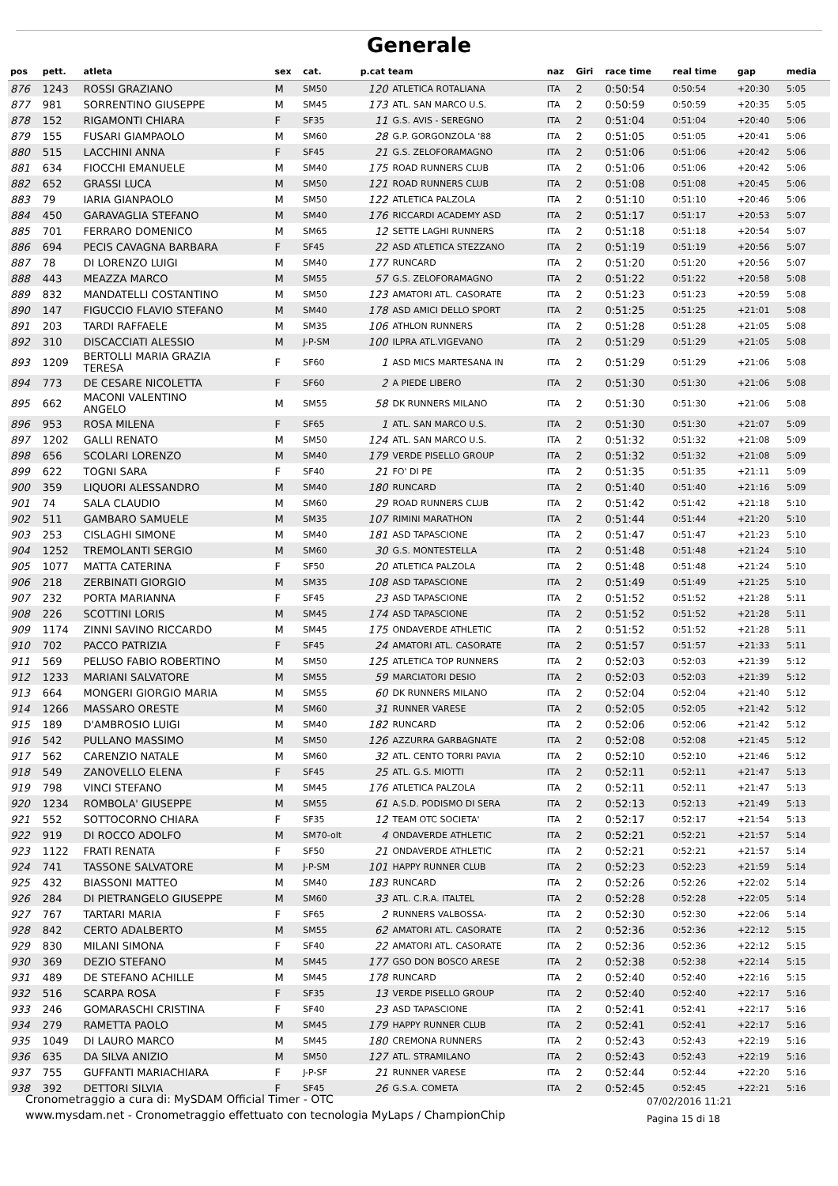Generale
| pos | pett. | atleta | sex | cat. | p.cat team | | naz | Giri | race time | real time | gap | media |
| --- | --- | --- | --- | --- | --- | --- | --- | --- | --- | --- | --- | --- |
| 876 | 1243 | ROSSI GRAZIANO | M | SM50 | 120 | ATLETICA ROTALIANA | ITA | 2 | 0:50:54 | 0:50:54 | +20:30 | 5:05 |
| 877 | 981 | SORRENTINO GIUSEPPE | M | SM45 | 173 | ATL. SAN MARCO U.S. | ITA | 2 | 0:50:59 | 0:50:59 | +20:35 | 5:05 |
| 878 | 152 | RIGAMONTI CHIARA | F | SF35 | 11 | G.S. AVIS - SEREGNO | ITA | 2 | 0:51:04 | 0:51:04 | +20:40 | 5:06 |
| 879 | 155 | FUSARI GIAMPAOLO | M | SM60 | 28 | G.P. GORGONZOLA '88 | ITA | 2 | 0:51:05 | 0:51:05 | +20:41 | 5:06 |
| 880 | 515 | LACCHINI ANNA | F | SF45 | 21 | G.S. ZELOFORAMAGNO | ITA | 2 | 0:51:06 | 0:51:06 | +20:42 | 5:06 |
| 881 | 634 | FIOCCHI EMANUELE | M | SM40 | 175 | ROAD RUNNERS CLUB | ITA | 2 | 0:51:06 | 0:51:06 | +20:42 | 5:06 |
| 882 | 652 | GRASSI LUCA | M | SM50 | 121 | ROAD RUNNERS CLUB | ITA | 2 | 0:51:08 | 0:51:08 | +20:45 | 5:06 |
| 883 | 79 | IARIA GIANPAOLO | M | SM50 | 122 | ATLETICA PALZOLA | ITA | 2 | 0:51:10 | 0:51:10 | +20:46 | 5:06 |
| 884 | 450 | GARAVAGLIA STEFANO | M | SM40 | 176 | RICCARDI ACADEMY ASD | ITA | 2 | 0:51:17 | 0:51:17 | +20:53 | 5:07 |
| 885 | 701 | FERRARO DOMENICO | M | SM65 | 12 | SETTE LAGHI RUNNERS | ITA | 2 | 0:51:18 | 0:51:18 | +20:54 | 5:07 |
| 886 | 694 | PECIS CAVAGNA BARBARA | F | SF45 | 22 | ASD ATLETICA STEZZANO | ITA | 2 | 0:51:19 | 0:51:19 | +20:56 | 5:07 |
| 887 | 78 | DI LORENZO LUIGI | M | SM40 | 177 | RUNCARD | ITA | 2 | 0:51:20 | 0:51:20 | +20:56 | 5:07 |
| 888 | 443 | MEAZZA MARCO | M | SM55 | 57 | G.S. ZELOFORAMAGNO | ITA | 2 | 0:51:22 | 0:51:22 | +20:58 | 5:08 |
| 889 | 832 | MANDATELLI COSTANTINO | M | SM50 | 123 | AMATORI ATL. CASORATE | ITA | 2 | 0:51:23 | 0:51:23 | +20:59 | 5:08 |
| 890 | 147 | FIGUCCIO FLAVIO STEFANO | M | SM40 | 178 | ASD AMICI DELLO SPORT | ITA | 2 | 0:51:25 | 0:51:25 | +21:01 | 5:08 |
| 891 | 203 | TARDI RAFFAELE | M | SM35 | 106 | ATHLON RUNNERS | ITA | 2 | 0:51:28 | 0:51:28 | +21:05 | 5:08 |
| 892 | 310 | DISCACCIATI ALESSIO | M | J-P-SM | 100 | ILPRA ATL.VIGEVANO | ITA | 2 | 0:51:29 | 0:51:29 | +21:05 | 5:08 |
| 893 | 1209 | BERTOLLI MARIA GRAZIA TERESA | F | SF60 | 1 | ASD MICS MARTESANA IN | ITA | 2 | 0:51:29 | 0:51:29 | +21:06 | 5:08 |
| 894 | 773 | DE CESARE NICOLETTA | F | SF60 | 2 | A PIEDE LIBERO | ITA | 2 | 0:51:30 | 0:51:30 | +21:06 | 5:08 |
| 895 | 662 | MACONI VALENTINO ANGELO | M | SM55 | 58 | DK RUNNERS MILANO | ITA | 2 | 0:51:30 | 0:51:30 | +21:06 | 5:08 |
| 896 | 953 | ROSA MILENA | F | SF65 | 1 | ATL. SAN MARCO U.S. | ITA | 2 | 0:51:30 | 0:51:30 | +21:07 | 5:09 |
| 897 | 1202 | GALLI RENATO | M | SM50 | 124 | ATL. SAN MARCO U.S. | ITA | 2 | 0:51:32 | 0:51:32 | +21:08 | 5:09 |
| 898 | 656 | SCOLARI LORENZO | M | SM40 | 179 | VERDE PISELLO GROUP | ITA | 2 | 0:51:32 | 0:51:32 | +21:08 | 5:09 |
| 899 | 622 | TOGNI SARA | F | SF40 | 21 | FO' DI PE | ITA | 2 | 0:51:35 | 0:51:35 | +21:11 | 5:09 |
| 900 | 359 | LIQUORI ALESSANDRO | M | SM40 | 180 | RUNCARD | ITA | 2 | 0:51:40 | 0:51:40 | +21:16 | 5:09 |
| 901 | 74 | SALA CLAUDIO | M | SM60 | 29 | ROAD RUNNERS CLUB | ITA | 2 | 0:51:42 | 0:51:42 | +21:18 | 5:10 |
| 902 | 511 | GAMBARO SAMUELE | M | SM35 | 107 | RIMINI MARATHON | ITA | 2 | 0:51:44 | 0:51:44 | +21:20 | 5:10 |
| 903 | 253 | CISLAGHI SIMONE | M | SM40 | 181 | ASD TAPASCIONE | ITA | 2 | 0:51:47 | 0:51:47 | +21:23 | 5:10 |
| 904 | 1252 | TREMOLANTI SERGIO | M | SM60 | 30 | G.S. MONTESTELLA | ITA | 2 | 0:51:48 | 0:51:48 | +21:24 | 5:10 |
| 905 | 1077 | MATTA CATERINA | F | SF50 | 20 | ATLETICA PALZOLA | ITA | 2 | 0:51:48 | 0:51:48 | +21:24 | 5:10 |
| 906 | 218 | ZERBINATI GIORGIO | M | SM35 | 108 | ASD TAPASCIONE | ITA | 2 | 0:51:49 | 0:51:49 | +21:25 | 5:10 |
| 907 | 232 | PORTA MARIANNA | F | SF45 | 23 | ASD TAPASCIONE | ITA | 2 | 0:51:52 | 0:51:52 | +21:28 | 5:11 |
| 908 | 226 | SCOTTINI LORIS | M | SM45 | 174 | ASD TAPASCIONE | ITA | 2 | 0:51:52 | 0:51:52 | +21:28 | 5:11 |
| 909 | 1174 | ZINNI SAVINO RICCARDO | M | SM45 | 175 | ONDAVERDE ATHLETIC | ITA | 2 | 0:51:52 | 0:51:52 | +21:28 | 5:11 |
| 910 | 702 | PACCO PATRIZIA | F | SF45 | 24 | AMATORI ATL. CASORATE | ITA | 2 | 0:51:57 | 0:51:57 | +21:33 | 5:11 |
| 911 | 569 | PELUSO FABIO ROBERTINO | M | SM50 | 125 | ATLETICA TOP RUNNERS | ITA | 2 | 0:52:03 | 0:52:03 | +21:39 | 5:12 |
| 912 | 1233 | MARIANI SALVATORE | M | SM55 | 59 | MARCIATORI DESIO | ITA | 2 | 0:52:03 | 0:52:03 | +21:39 | 5:12 |
| 913 | 664 | MONGERI GIORGIO MARIA | M | SM55 | 60 | DK RUNNERS MILANO | ITA | 2 | 0:52:04 | 0:52:04 | +21:40 | 5:12 |
| 914 | 1266 | MASSARO ORESTE | M | SM60 | 31 | RUNNER VARESE | ITA | 2 | 0:52:05 | 0:52:05 | +21:42 | 5:12 |
| 915 | 189 | D'AMBROSIO LUIGI | M | SM40 | 182 | RUNCARD | ITA | 2 | 0:52:06 | 0:52:06 | +21:42 | 5:12 |
| 916 | 542 | PULLANO MASSIMO | M | SM50 | 126 | AZZURRA GARBAGNATE | ITA | 2 | 0:52:08 | 0:52:08 | +21:45 | 5:12 |
| 917 | 562 | CARENZIO NATALE | M | SM60 | 32 | ATL. CENTO TORRI PAVIA | ITA | 2 | 0:52:10 | 0:52:10 | +21:46 | 5:12 |
| 918 | 549 | ZANOVELLO ELENA | F | SF45 | 25 | ATL. G.S. MIOTTI | ITA | 2 | 0:52:11 | 0:52:11 | +21:47 | 5:13 |
| 919 | 798 | VINCI STEFANO | M | SM45 | 176 | ATLETICA PALZOLA | ITA | 2 | 0:52:11 | 0:52:11 | +21:47 | 5:13 |
| 920 | 1234 | ROMBOLA' GIUSEPPE | M | SM55 | 61 | A.S.D. PODISMO DI SERA | ITA | 2 | 0:52:13 | 0:52:13 | +21:49 | 5:13 |
| 921 | 552 | SOTTOCORNO CHIARA | F | SF35 | 12 | TEAM OTC SOCIETA' | ITA | 2 | 0:52:17 | 0:52:17 | +21:54 | 5:13 |
| 922 | 919 | DI ROCCO ADOLFO | M | SM70-olt | 4 | ONDAVERDE ATHLETIC | ITA | 2 | 0:52:21 | 0:52:21 | +21:57 | 5:14 |
| 923 | 1122 | FRATI RENATA | F | SF50 | 21 | ONDAVERDE ATHLETIC | ITA | 2 | 0:52:21 | 0:52:21 | +21:57 | 5:14 |
| 924 | 741 | TASSONE SALVATORE | M | J-P-SM | 101 | HAPPY RUNNER CLUB | ITA | 2 | 0:52:23 | 0:52:23 | +21:59 | 5:14 |
| 925 | 432 | BIASSONI MATTEO | M | SM40 | 183 | RUNCARD | ITA | 2 | 0:52:26 | 0:52:26 | +22:02 | 5:14 |
| 926 | 284 | DI PIETRANGELO GIUSEPPE | M | SM60 | 33 | ATL. C.R.A. ITALTEL | ITA | 2 | 0:52:28 | 0:52:28 | +22:05 | 5:14 |
| 927 | 767 | TARTARI MARIA | F | SF65 | 2 | RUNNERS VALBOSSA- | ITA | 2 | 0:52:30 | 0:52:30 | +22:06 | 5:14 |
| 928 | 842 | CERTO ADALBERTO | M | SM55 | 62 | AMATORI ATL. CASORATE | ITA | 2 | 0:52:36 | 0:52:36 | +22:12 | 5:15 |
| 929 | 830 | MILANI SIMONA | F | SF40 | 22 | AMATORI ATL. CASORATE | ITA | 2 | 0:52:36 | 0:52:36 | +22:12 | 5:15 |
| 930 | 369 | DEZIO STEFANO | M | SM45 | 177 | GSO DON BOSCO ARESE | ITA | 2 | 0:52:38 | 0:52:38 | +22:14 | 5:15 |
| 931 | 489 | DE STEFANO ACHILLE | M | SM45 | 178 | RUNCARD | ITA | 2 | 0:52:40 | 0:52:40 | +22:16 | 5:15 |
| 932 | 516 | SCARPA ROSA | F | SF35 | 13 | VERDE PISELLO GROUP | ITA | 2 | 0:52:40 | 0:52:40 | +22:17 | 5:16 |
| 933 | 246 | GOMARASCHI CRISTINA | F | SF40 | 23 | ASD TAPASCIONE | ITA | 2 | 0:52:41 | 0:52:41 | +22:17 | 5:16 |
| 934 | 279 | RAMETTA PAOLO | M | SM45 | 179 | HAPPY RUNNER CLUB | ITA | 2 | 0:52:41 | 0:52:41 | +22:17 | 5:16 |
| 935 | 1049 | DI LAURO MARCO | M | SM45 | 180 | CREMONA RUNNERS | ITA | 2 | 0:52:43 | 0:52:43 | +22:19 | 5:16 |
| 936 | 635 | DA SILVA ANIZIO | M | SM50 | 127 | ATL. STRAMILANO | ITA | 2 | 0:52:43 | 0:52:43 | +22:19 | 5:16 |
| 937 | 755 | GUFFANTI MARIACHIARA | F | J-P-SF | 21 | RUNNER VARESE | ITA | 2 | 0:52:44 | 0:52:44 | +22:20 | 5:16 |
| 938 | 392 | DETTORI SILVIA | F | SF45 | 26 | G.S.A. COMETA | ITA | 2 | 0:52:45 | 0:52:45 | +22:21 | 5:16 |
Cronometraggio a cura di: MySDAM Official Timer - OTC
www.mysdam.net - Cronometraggio effettuato con tecnologia MyLaps / ChampionChip
07/02/2016 11:21
Pagina 15 di 18